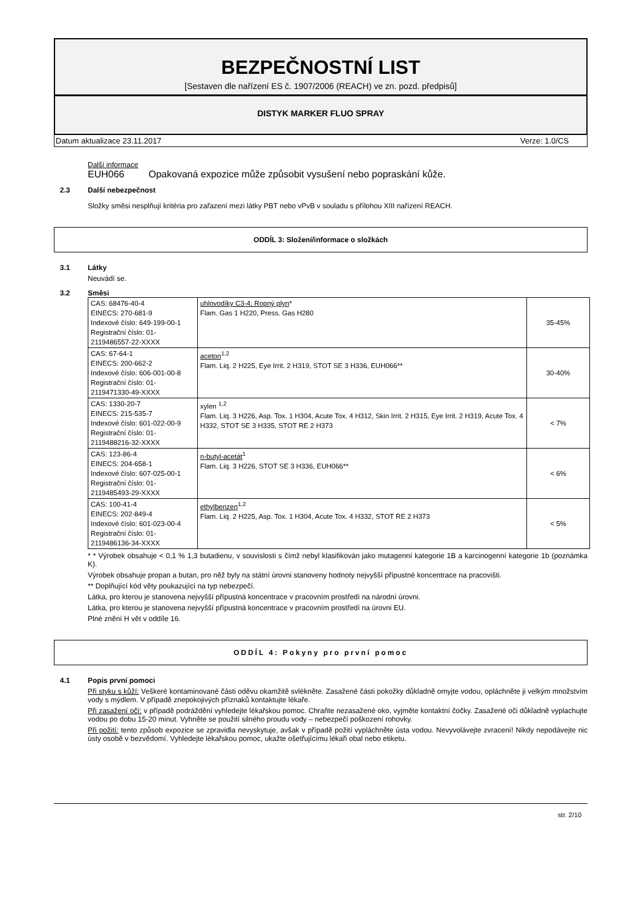BEZPEČNOSTNÍ LIST
[Sestaven dle nařízení ES č. 1907/2006 (REACH) ve zn. pozd. předpisů]
DISTYK MARKER FLUO SPRAY
Datum aktualizace 23.11.2017 Verze: 1.0/CS
Další informace
EUH066 Opakovaná expozice může způsobit vysušení nebo popraskání kůže.
2.3 Další nebezpečnost
Složky směsi nesplňují kritéria pro zařazení mezi látky PBT nebo vPvB v souladu s přílohou XIII nařízení REACH.
ODDÍL 3: Složení/informace o složkách
3.1 Látky
Neuvádí se.
3.2 Směsi
| CAS: 68476-40-4 EINECS: 270-681-9 Indexové číslo: 649-199-00-1 Registrační číslo: 01-2119486557-22-XXXX | uhlovodíky C3-4; Ropný plyn * Flam. Gas 1 H220, Press. Gas H280 | 35-45% |
| CAS: 67-64-1 EINECS: 200-662-2 Indexové číslo: 606-001-00-8 Registrační číslo: 01-2119471330-49-XXXX | aceton<sup>1,2</sup> Flam. Liq. 2 H225, Eye Irrit. 2 H319, STOT SE 3 H336, EUH066** | 30-40% |
| CAS: 1330-20-7 EINECS: 215-535-7 Indexové číslo: 601-022-00-9 Registrační číslo: 01-2119488216-32-XXXX | xylen <sup>1,2</sup> Flam. Liq. 3 H226, Asp. Tox. 1 H304, Acute Tox. 4 H312, Skin Irrit. 2 H315, Eye Irrit. 2 H319, Acute Tox. 4 H332, STOT SE 3 H335, STOT RE 2 H373 | < 7% |
| CAS: 123-86-4 EINECS: 204-658-1 Indexové číslo: 607-025-00-1 Registrační číslo: 01-2119485493-29-XXXX | n-butyl-acetát<sup>1</sup> Flam. Liq. 3 H226, STOT SE 3 H336, EUH066** | < 6% |
| CAS: 100-41-4 EINECS: 202-849-4 Indexové číslo: 601-023-00-4 Registrační číslo: 01-2119486136-34-XXXX | ethylbenzen<sup>1,2</sup> Flam. Liq. 2 H225, Asp. Tox. 1 H304, Acute Tox. 4 H332, STOT RE 2 H373 | < 5% |
* * Výrobek obsahuje < 0,1 % 1,3 butadienu, v souvislosti s čímž nebyl klasifikován jako mutagenní kategorie 1B a karcinogenní kategorie 1b (poznámka K).
Výrobek obsahuje propan a butan, pro něž byly na státní úrovni stanoveny hodnoty nejvyšší přípustné koncentrace na pracovišti.
** Doplňující kód věty poukazující na typ nebezpečí.
Látka, pro kterou je stanovena nejvyšší přípustná koncentrace v pracovním prostředí na národní úrovni.
Látka, pro kterou je stanovena nejvyšší přípustná koncentrace v pracovním prostředí na úrovni EU.
Plné znění H vět v oddíle 16.
ODDÍL 4: Pokyny pro první pomoc
4.1 Popis první pomoci
Při styku s kůží: Veškeré kontaminované části oděvu okamžitě svlékněte. Zasažené části pokožky důkladně omyjte vodou, opláchněte ji velkým množstvím vody s mýdlem. V případě znepokojivých příznaků kontaktujte lékaře.
Při zasažení očí: v případě podráždění vyhledejte lékařskou pomoc. Chraňte nezasažené oko, vyjměte kontaktní čočky. Zasažené oči důkladně vyplachujte vodou po dobu 15-20 minut. Vyhněte se použití silného proudu vody – nebezpečí poškození rohovky.
Při požití: tento způsob expozice se zpravidla nevyskytuje, avšak v případě požití vypláchněte ústa vodou. Nevyvolávejte zvracení! Nikdy nepodávejte nic ústy osobě v bezvědomí. Vyhledejte lékařskou pomoc, ukažte ošetřujícímu lékaři obal nebo etiketu.
str. 2/10